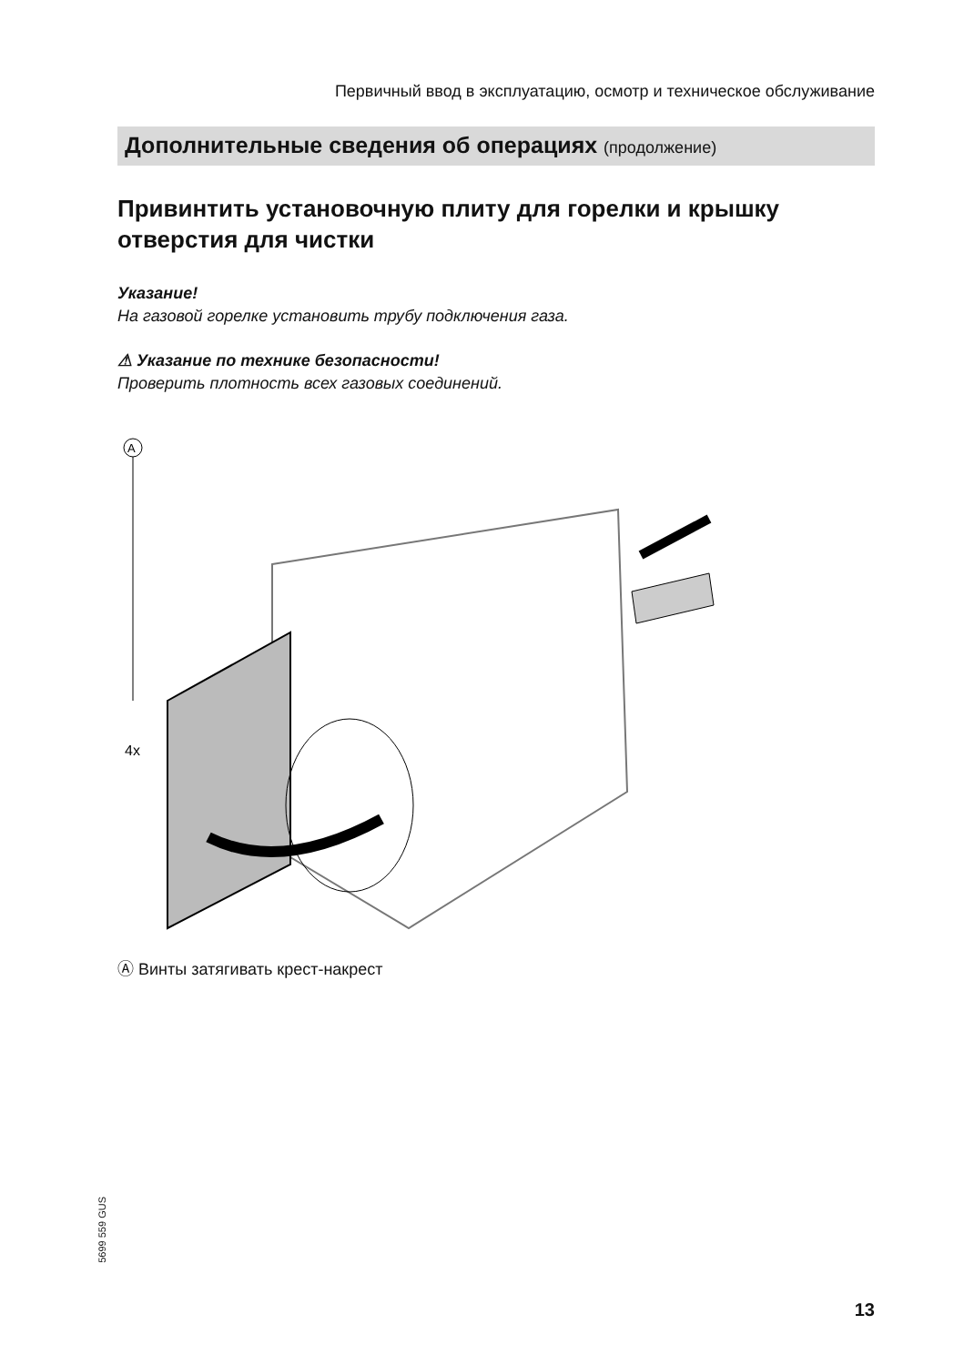Первичный ввод в эксплуатацию, осмотр и техническое обслуживание
Дополнительные сведения об операциях (продолжение)
Привинтить установочную плиту для горелки и крышку отверстия для чистки
Указание!
На газовой горелке установить трубу подключения газа.
⚠ Указание по технике безопасности!
Проверить плотность всех газовых соединений.
A
4x
Ⓐ Винты затягивать крест-накрест
5699 559 GUS
13